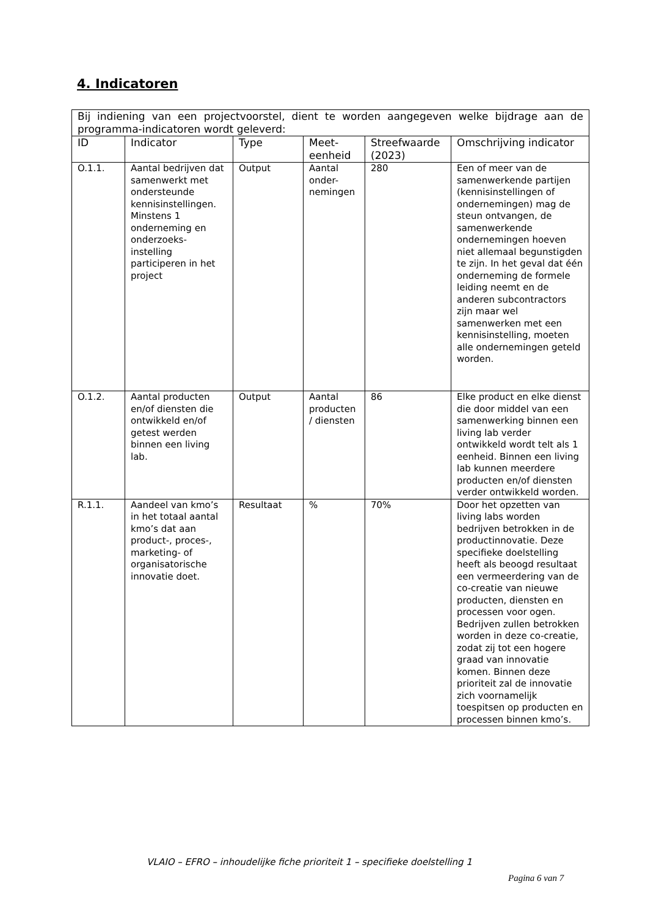4. Indicatoren
| Bij indiening van een projectvoorstel, dient te worden aangegeven welke bijdrage aan de programma-indicatoren wordt geleverd: | | | | | |
| ID | Indicator | Type | Meet- eenheid | Streefwaarde (2023) | Omschrijving indicator |
| O.1.1. | Aantal bedrijven dat samenwerkt met ondersteunde kennisinstellingen. Minstens 1 onderneming en onderzoeks-instelling participeren in het project | Output | Aantal onder-nemingen | 280 | Een of meer van de samenwerkende partijen (kennisinstellingen of ondernemingen) mag de steun ontvangen, de samenwerkende ondernemingen hoeven niet allemaal begunstigden te zijn. In het geval dat één onderneming de formele leiding neemt en de anderen subcontractors zijn maar wel samenwerken met een kennisinstelling, moeten alle ondernemingen geteld worden. |
| O.1.2. | Aantal producten en/of diensten die ontwikkeld en/of getest werden binnen een living lab. | Output | Aantal producten / diensten | 86 | Elke product en elke dienst die door middel van een samenwerking binnen een living lab verder ontwikkeld wordt telt als 1 eenheid. Binnen een living lab kunnen meerdere producten en/of diensten verder ontwikkeld worden. |
| R.1.1. | Aandeel van kmo’s in het totaal aantal kmo’s dat aan product-, proces-, marketing- of organisatorische innovatie doet. | Resultaat | % | 70% | Door het opzetten van living labs worden bedrijven betrokken in de productinnovatie. Deze specifieke doelstelling heeft als beoogd resultaat een vermeerdering van de co-creatie van nieuwe producten, diensten en processen voor ogen. Bedrijven zullen betrokken worden in deze co-creatie, zodat zij tot een hogere graad van innovatie komen. Binnen deze prioriteit zal de innovatie zich voornamelijk toespitsen op producten en processen binnen kmo’s. |
VLAIO – EFRO – inhoudelijke fiche prioriteit 1 – specifieke doelstelling 1
Pagina 6 van 7